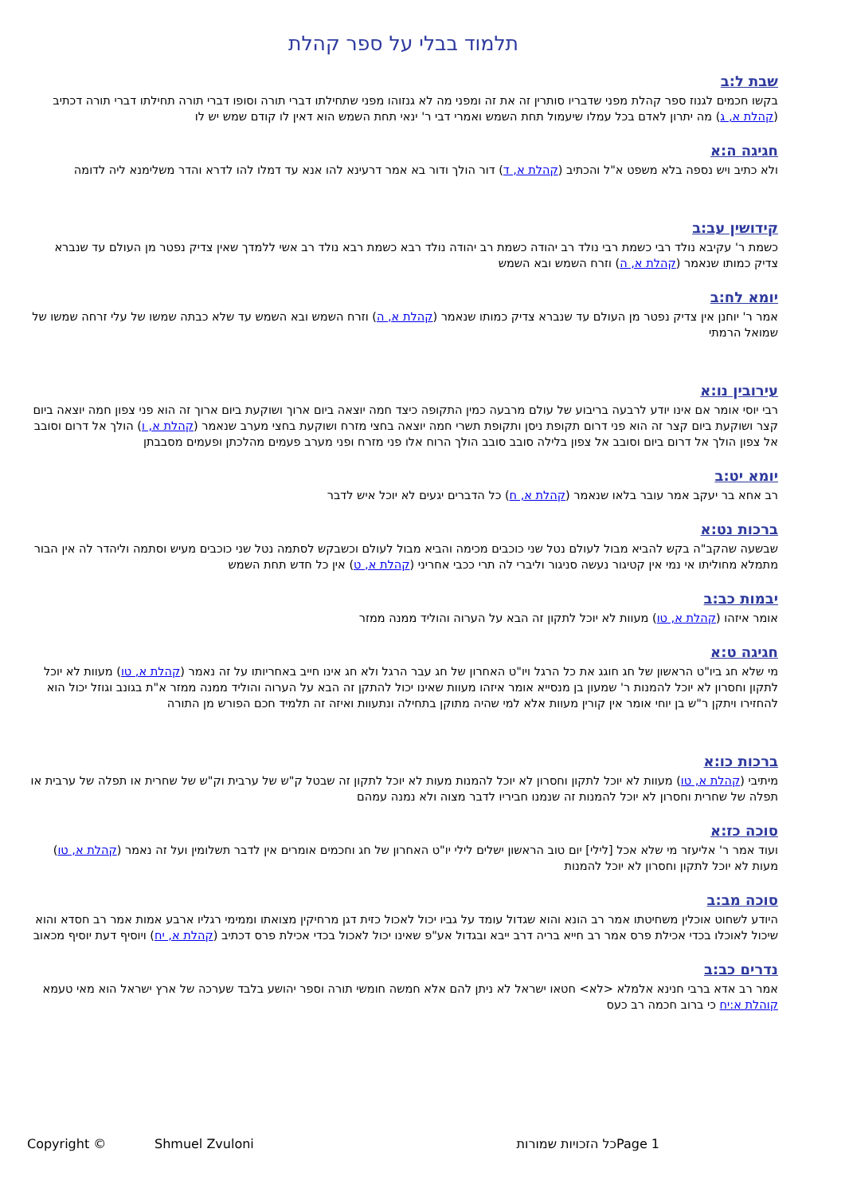תלמוד בבלי על ספר קהלת
שבת ל:ב
בקשו חכמים לגנוז ספר קהלת מפני שדבריו סותרין זה את זה ומפני מה לא גנזוהו מפני שתחילתו דברי תורה וסופו דברי תורה תחילתו דברי תורה דכתיב (קהלת א, ג) מה יתרון לאדם בכל עמלו שיעמול תחת השמש ואמרי דבי ר' ינאי תחת השמש הוא דאין לו קודם שמש יש לו
חגיגה ה:א
ולא כתיב ויש נספה בלא משפט א"ל והכתיב (קהלת א, ד) דור הולך ודור בא אמר דרעינא להו אנא עד דמלו להו לדרא והדר משלימנא ליה לדומה
קידושין עב:ב
כשמת ר' עקיבא נולד רבי כשמת רבי נולד רב יהודה כשמת רב יהודה נולד רבא כשמת רבא נולד רב אשי ללמדך שאין צדיק נפטר מן העולם עד שנברא צדיק כמותו שנאמר (קהלת א, ה) וזרח השמש ובא השמש
יומא לח:ב
אמר ר' יוחנן אין צדיק נפטר מן העולם עד שנברא צדיק כמותו שנאמר (קהלת א, ה) וזרח השמש ובא השמש עד שלא כבתה שמשו של עלי זרחה שמשו של שמואל הרמתי
עירובין נו:א
רבי יוסי אומר אם אינו יודע לרבעה בריבוע של עולם מרבעה כמין התקופה כיצד חמה יוצאה ביום ארוך ושוקעת ביום ארוך זה הוא פני צפון חמה יוצאה ביום קצר ושוקעת ביום קצר זה הוא פני דרום תקופת ניסן ותקופת תשרי חמה יוצאה בחצי מזרח ושוקעת בחצי מערב שנאמר (קהלת א, ו) הולך אל דרום וסובב אל צפון הולך אל דרום ביום וסובב אל צפון בלילה סובב סובב הולך הרוח אלו פני מזרח ופני מערב פעמים מהלכתן ופעמים מסבבתן
יומא יט:ב
רב אחא בר יעקב אמר עובר בלאו שנאמר (קהלת א, ח) כל הדברים יגעים לא יוכל איש לדבר
ברכות נט:א
שבשעה שהקב"ה בקש להביא מבול לעולם נטל שני כוכבים מכימה והביא מבול לעולם וכשבקש לסתמה נטל שני כוכבים מעיש וסתמה וליהדר לה אין הבור מתמלא מחוליתו אי נמי אין קטיגור נעשה סניגור וליברי לה תרי ככבי אחריני (קהלת א, ט) אין כל חדש תחת השמש
יבמות כב:ב
אומר איזהו (קהלת א, טו) מעוות לא יוכל לתקון זה הבא על הערוה והוליד ממנה ממזר
חגיגה ט:א
מי שלא חג ביו"ט הראשון של חג חוגג את כל הרגל ויו"ט האחרון של חג עבר הרגל ולא חג אינו חייב באחריותו על זה נאמר (קהלת א, טו) מעוות לא יוכל לתקון וחסרון לא יוכל להמנות ר' שמעון בן מנסייא אומר איזהו מעוות שאינו יכול להתקן זה הבא על הערוה והוליד ממנה ממזר א"ת בגונב וגוזל יכול הוא להחזירו ויתקן ר"ש בן יוחי אומר אין קורין מעוות אלא למי שהיה מתוקן בתחילה ונתעוות ואיזה זה תלמיד חכם הפורש מן התורה
ברכות כו:א
מיתיבי (קהלת א, טו) מעוות לא יוכל לתקון וחסרון לא יוכל להמנות מעות לא יוכל לתקון זה שבטל ק"ש של ערבית וק"ש של שחרית או תפלה של ערבית או תפלה של שחרית וחסרון לא יוכל להמנות זה שנמנו חביריו לדבר מצוה ולא נמנה עמהם
סוכה כז:א
ועוד אמר ר' אליעזר מי שלא אכל [לילי] יום טוב הראשון ישלים לילי יו"ט האחרון של חג וחכמים אומרים אין לדבר תשלומין ועל זה נאמר (קהלת א, טו) מעות לא יוכל לתקון וחסרון לא יוכל להמנות
סוכה מב:ב
היודע לשחוט אוכלין משחיטתו אמר רב הונא והוא שגדול עומד על גביו יכול לאכול כזית דגן מרחיקין מצואתו וממימי רגליו ארבע אמות אמר רב חסדא והוא שיכול לאוכלו בכדי אכילת פרס אמר רב חייא בריה דרב ייבא ובגדול אע"פ שאינו יכול לאכול בכדי אכילת פרס דכתיב (קהלת א, יח) ויוסיף דעת יוסיף מכאוב
נדרים כב:ב
אמר רב אדא ברבי חנינא אלמלא <לא> חטאו ישראל לא ניתן להם אלא חמשה חומשי תורה וספר יהושע בלבד שערכה של ארץ ישראל הוא מאי טעמא קוהלת א:יח כי ברוב חכמה רב כעס
Copyright © Shmuel Zvuloni כל הזכויות שמורות Page 1